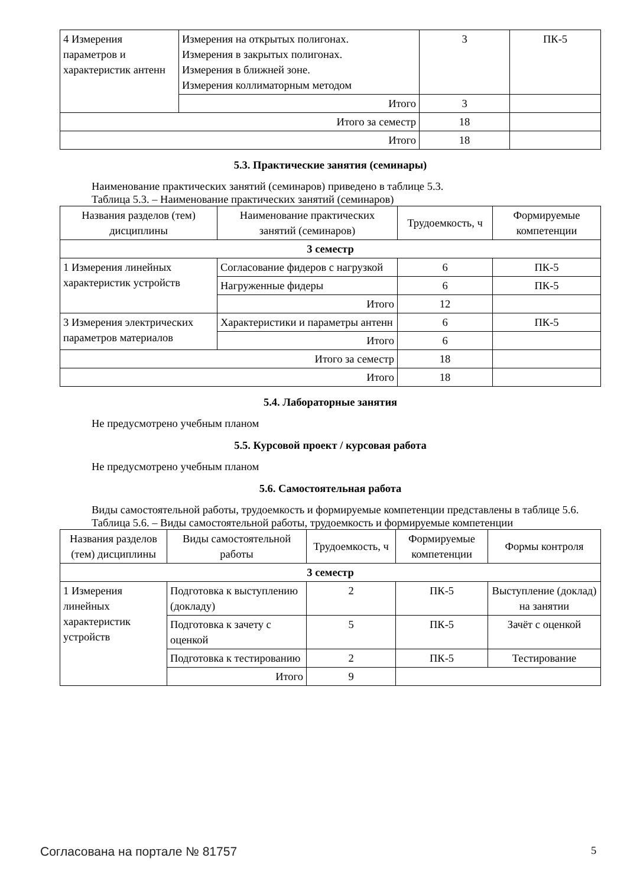| 4 Измерения параметров и характеристик антенн | Измерения на открытых полигонах. Измерения в закрытых полигонах. Измерения в ближней зоне. Измерения коллиматорным методом | 3 | ПК-5 |
| | Итого | 3 | |
| Итого за семестр | | 18 | |
| Итого | | 18 | |
5.3. Практические занятия (семинары)
Наименование практических занятий (семинаров) приведено в таблице 5.3.
Таблица 5.3. – Наименование практических занятий (семинаров)
| Названия разделов (тем) дисциплины | Наименование практических занятий (семинаров) | Трудоемкость, ч | Формируемые компетенции |
| --- | --- | --- | --- |
| 3 семестр | | | |
| 1 Измерения линейных характеристик устройств | Согласование фидеров с нагрузкой | 6 | ПК-5 |
| | Нагруженные фидеры | 6 | ПК-5 |
| | Итого | 12 | |
| 3 Измерения электрических параметров материалов | Характеристики и параметры антенн | 6 | ПК-5 |
| | Итого | 6 | |
| Итого за семестр | | 18 | |
| Итого | | 18 | |
5.4. Лабораторные занятия
Не предусмотрено учебным планом
5.5. Курсовой проект / курсовая работа
Не предусмотрено учебным планом
5.6. Самостоятельная работа
Виды самостоятельной работы, трудоемкость и формируемые компетенции представлены в таблице 5.6.
Таблица 5.6. – Виды самостоятельной работы, трудоемкость и формируемые компетенции
| Названия разделов (тем) дисциплины | Виды самостоятельной работы | Трудоемкость, ч | Формируемые компетенции | Формы контроля |
| --- | --- | --- | --- | --- |
| 3 семестр | | | | |
| 1 Измерения линейных характеристик устройств | Подготовка к выступлению (докладу) | 2 | ПК-5 | Выступление (доклад) на занятии |
| | Подготовка к зачету с оценкой | 5 | ПК-5 | Зачёт с оценкой |
| | Подготовка к тестированию | 2 | ПК-5 | Тестирование |
| | Итого | 9 | | |
Согласована на портале № 81757 5